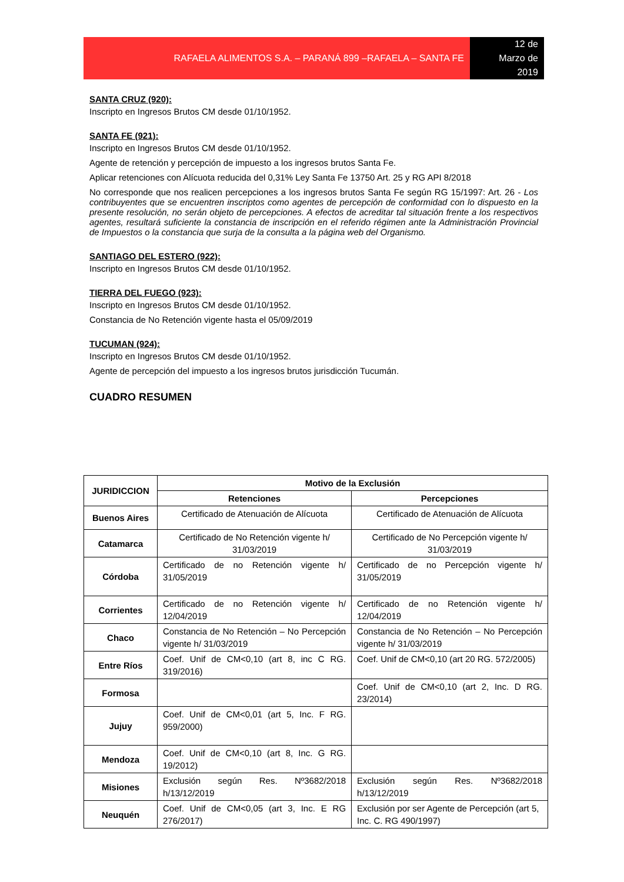RAFAELA ALIMENTOS S.A. – PARANÁ 899 –RAFAELA – SANTA FE
12 de
Marzo de
2019
SANTA CRUZ (920):
Inscripto en Ingresos Brutos CM desde 01/10/1952.
SANTA FE (921):
Inscripto en Ingresos Brutos CM desde 01/10/1952.
Agente de retención y percepción de impuesto a los ingresos brutos Santa Fe.
Aplicar retenciones con Alícuota reducida del 0,31% Ley Santa Fe 13750 Art. 25 y RG API 8/2018
No corresponde que nos realicen percepciones a los ingresos brutos Santa Fe según RG 15/1997: Art. 26 - Los contribuyentes que se encuentren inscriptos como agentes de percepción de conformidad con lo dispuesto en la presente resolución, no serán objeto de percepciones. A efectos de acreditar tal situación frente a los respectivos agentes, resultará suficiente la constancia de inscripción en el referido régimen ante la Administración Provincial de Impuestos o la constancia que surja de la consulta a la página web del Organismo.
SANTIAGO DEL ESTERO (922):
Inscripto en Ingresos Brutos CM desde 01/10/1952.
TIERRA DEL FUEGO (923):
Inscripto en Ingresos Brutos CM desde 01/10/1952.
Constancia de No Retención vigente hasta el 05/09/2019
TUCUMAN (924):
Inscripto en Ingresos Brutos CM desde 01/10/1952.
Agente de percepción del impuesto a los ingresos brutos jurisdicción Tucumán.
CUADRO RESUMEN
| JURIDICCION | Motivo de la Exclusión | |
| --- | --- | --- |
| | Retenciones | Percepciones |
| Buenos Aires | Certificado de Atenuación de Alícuota | Certificado de Atenuación de Alícuota |
| Catamarca | Certificado de No Retención vigente h/ 31/03/2019 | Certificado de No Percepción vigente h/ 31/03/2019 |
| Córdoba | Certificado de no Retención vigente h/ 31/05/2019 | Certificado de no Percepción vigente h/ 31/05/2019 |
| Corrientes | Certificado de no Retención vigente h/ 12/04/2019 | Certificado de no Retención vigente h/ 12/04/2019 |
| Chaco | Constancia de No Retención – No Percepción vigente h/ 31/03/2019 | Constancia de No Retención – No Percepción vigente h/ 31/03/2019 |
| Entre Ríos | Coef. Unif de CM<0,10 (art 8, inc C RG. 319/2016) | Coef. Unif de CM<0,10 (art 20 RG. 572/2005) |
| Formosa | | Coef. Unif de CM<0,10 (art 2, Inc. D RG. 23/2014) |
| Jujuy | Coef. Unif de CM<0,01 (art 5, Inc. F RG. 959/2000) | |
| Mendoza | Coef. Unif de CM<0,10 (art 8, Inc. G RG. 19/2012) | |
| Misiones | Exclusión según Res. Nº3682/2018 h/13/12/2019 | Exclusión según Res. Nº3682/2018 h/13/12/2019 |
| Neuquén | Coef. Unif de CM<0,05 (art 3, Inc. E RG 276/2017) | Exclusión por ser Agente de Percepción (art 5, Inc. C. RG 490/1997) |